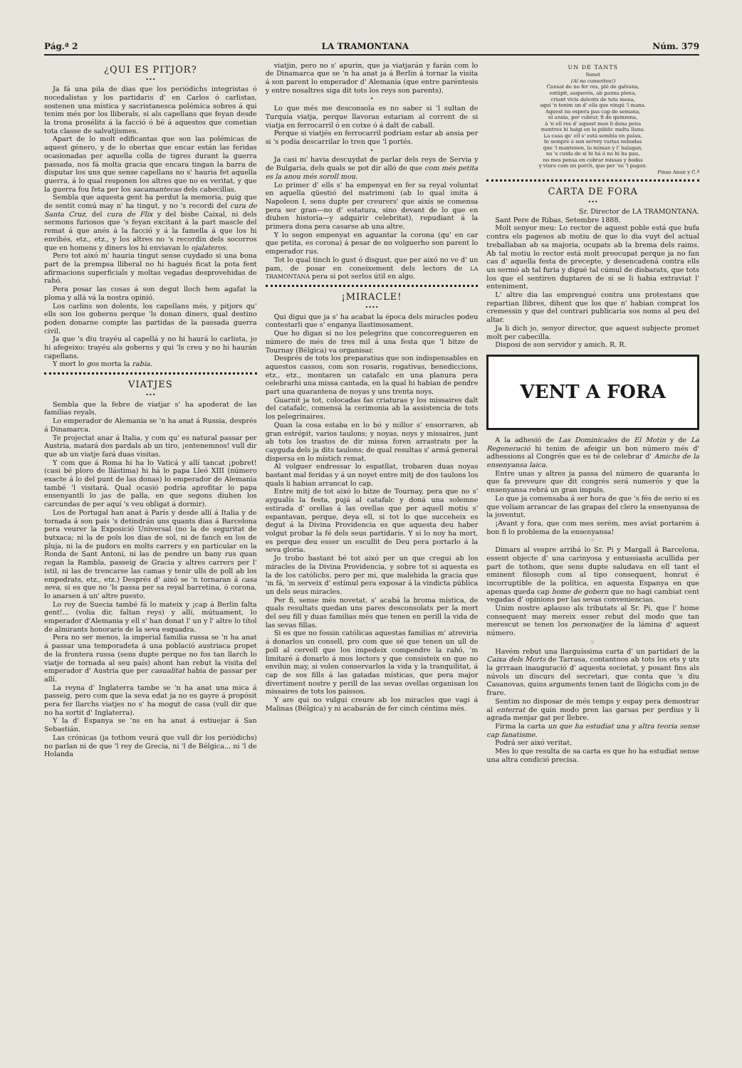Pág.ª 2 LA TRAMONTANA Núm. 379
¿QUI ES PITJOR?
•••
Ja fá una pila de dias que los periódichs integristas ó nocedalistas y los partidaris d' en Carlos ó carlistas, sostenen una mística y sacristanesca polémica sobres á qui tenim més por los lliberals, si als capellans que feyan desde la trona prosélits á la facció ó bé á aquestos que cometian tota classe de salvatjismes.
Apart de lo molt edificantas que son las polémicas de aquest género, y de lo obertas que encar están las feridas ocasionadas per aquella colla de tigres durant la guerra passada, nos fá molta gracia que encara tingan la barra de disputar los uns que sense capellans no s' hauria fet aquella guerra, á lo qual responen los altres que no es veritat, y que la guerra fou feta per los sacamantecas dels cabecillas.
Sembla que aquesta gent ha perdut la memoria, puig que de sentit comú may n' ha tingut, y no 's recordi del cura de Santa Cruz, del cura de Flix y del bisbe Caixal, ni dels sermons furiosos que 's feyan excitant á la part mascle del remat á que anés á la facció y á la famella á que los hi envihés, etz., etz., y los altres no 's recordin dels socorros que en homens y diners los hi enviavan lo ojalateros.
Pero tot aixó m' hauria tingut sense cuydado si una bona part de la prempsa lliberal no hi hagués ficat la pota fent afirmacions superficials y moltas vegadas desprovehidas de rahó.
Pera posar las cosas á son degut lloch hem agafat la ploma y allá vá la nostra opinió.
Los carlins son dolents, los capellans més, y pitjors qu' ells son los goberns perque 'ls donan diners, qual destino poden donarne compte las partidas de la passada guerra civil.
Ja que 's diu trayéu al capellá y no hi haurá lo carlista, jo hi afegeixo: trayéu als goberns y qui 'ls creu y no hi haurán capellans.
Y mort lo gos morta la rabia.
VIATJES
•••
Sembla que la febre de viatjar s' ha apoderat de las familias reyals.
Lo emperador de Alemania se 'n ha anat á Russia, després á Dinamarca.
Te projectat anar á Italia, y com qu' es natural passar per Austria, matará dos pardals ab un tiro, ¡entenemnos! vull dir que ab un viatje fará duas visitas.
Y com que á Roma hi ha lo Vaticá y allí tancat ¡pobret! (casi bé ploro de llástima) hi há lo papa Lleó XIII (número exacte á lo del punt de las donas) lo emperador de Alemania també 'l visitará. Qual ocasió podria aprofitar lo papa ensenyantli lo jas de palla, en que segons diuhen los carcundas de per aquí 's veu obligat á dormir).
Los de Portugal han anat á París y desde allí á Italia y de tornada á son país 's detindrán uns quants dias á Barcelona pera veurer la Exposició Universal (no la de seguritat de butxaca; ni la de pols los dias de sol, ni de fanch en los de pluja, ni la de pudors en molts carrers y en particular en la Ronda de Sant Antoni, ni las de pendre un bany rus quan regan la Rambla, passeig de Gracia y altres carrers per l' istil, ni las de trencarse las camas y tenir ulls de poll ab los empedrats, etz., etz.) Després d' aixó se 'n tornaran á casa seva, si es que no 'ls passa per sa reyal barretina, ó corona, lo anarsen á un' altre puesto.
Lo rey de Suecia també fá lo mateix y ¡cap á Berlin falta gent!... (volia dir, faltan reys) y allí, mútuament, lo emperador d'Alemania y ell s' han donat l' un y l' altre lo títol de almirants honoraris de la seva esquadra.
Pera no ser menos, la imperial familia russa se 'n ha anat á passar una temporadeta á una població austriaca propet de la frontera russa (sens dupte perque no fos tan llarch lo viatje de tornada al seu país) ahont han rebut la visita del emperador d' Austria que per casualitat habia de passar per allí.
La reyna d' Inglaterra tambe se 'n ha anat una mica á passeig, pero com que la seva edat ja no es gayre á propósit pera fer llarchs viatjes no s' ha mogut de casa (vull dir que no ha sortit d' Inglaterra).
Y la d' Espanya se 'ns en ha anat á estiuejar á San Sebastián.
Las crónicas (ja tothom veurá que vull dir los periódichs) no parlan ni de que 'l rey de Grecia, ni 'l de Bélgica... ni 'l de Holanda
viatjin, pero no s' apurin, que ja viatjarán y farán com lo de Dinamarca que se 'n ha anat ja á Berlin á tornar la visita á son parent lo emperador d' Alemania (que entre paréntesis y entre nosaltres siga dit tots los reys son parents).
•
Lo que més me desconsola es no saber si 'l sultan de Turquía viatja, perque llavoras estariam al corrent de si viatja en ferrocarril ó en cotxe ó á dalt de caball.
Perque si viatjés en ferrocarril podriam estar ab ansia per si 's podia descarrilar lo tren que 'l portés.
•
Ja casi m' havia descuydat de parlar dels reys de Servia y de Bulgaria, dels quals se pot dir alló de que com més petita es la anou més soroll mou.
Lo primer d' ells s' ha empenyat en fer sa reyal voluntat en aquella qüestió del matrimoni (ab lo qual imita á Napoleon I, sens dupte per creurers' que aixís se comensa pera ser gran—no d' estatura, sino devant de lo que en diuhen historia—y adquirir celebritat), repudiant á la primera dona pera casarse ab una altre.
Y lo segon empenyat en aguantar la corona (qu' en car que petita, es corona) á pesar de no volguerho son parent lo emperador rus.
Tot lo qual tinch lo gust ó disgust, que per aixó no ve d' un pam, de posar en coneixement dels lectors de LA TRAMONTANA pera si pot serlos útil en algo.
¡MIRACLE!
••••
Qui digui que ja s' ha acabat la época dels miracles podeu contestarli que s' enganya llastimosament.
Que ho digan si no los pelegrins que concorregueren en número de més de tres mil á una festa que 'l bitze de Tournay (Bélgica) va organisar.
Després de tots los preparatius que son indispensables en aquestos cassos, com son rosaris, rogativas, benediccions, etz., etz., montaren un catafalc en una planura pera celebrarhi una missa cantada, en la qual hi habian de pendre part una quarantena de noyas y uns trenta noys.
Guarnit ja tot, colocadas fas criaturas y los missaires dalt del catafalc, comensá la cerimonia ab la assistencia de tots los pelegrinaires.
Quan la cosa estaba en lo bó y millor s' ensorraren, ab gran estrépit, varios taulons; y noyas, noys y missaires, junt ab tots los trastos de dir missa foren arrastrats per la cayguda dels ja dits taulons; de qual resultas s' armá general dispersa en lo místich remat.
Al volguer endressar lo espatllat, trobaren duas noyas bastant mal feridas y á un noyet entre mitj de dos taulons los quals li habian arrancat lo cap.
Entre mitj de tot aixó lo bitze de Tournay, pera que no s' aygualís la festa, pujá al catafalc y doná una solemne estirada d' orellas á las ovellas que per aquell motiu s' espantavan, perque, deya ell, si tot lo que succeheix es degut á la Divina Providencia es que aquesta deu haber volgut probar la fé dels seus partidaris. Y si lo noy ha mort, es perque deu esser un escullit de Deu pera portarlo á la seva gloria.
Jo trobo bastant bé tot aixó per un que cregui ab los miracles de la Divina Providencia, y sobre tot si aquesta es la de los católichs, pero per mi, que malehida la gracia que 'm fá, 'm serveix d' estímul pera exposar á la vindicta pública un dels seus miracles.
Per fi, sense més novetat, s' acabá la broma mística, de quals resultats quedan uns pares desconsolats per la mort del seu fill y duas familias més que tenen en perill la vida de las sevas fillas.
Si es que no fossin católicas aquestas familias m' atreviria á donarlos un consell, pro com que sé que tenen un ull de poll al cervell que los impedeix compendre la rahó, 'm limitaré á donarlo á mos lectors y que consisteix en que no envihin may, si volen conservarlos la vida y la tranquilitat, á cap de sos fills á las gatadas místicas, que pera major divertiment nostre y perill de las sevas ovellas organisan los missaires de tots los paissos.
Y are qui no vulgui creure ab los miracles que vagi á Malinas (Bélgica) y ni acabarán de fer cinch céntims més.
UN DE TANTS
Sonet
(Al no conseiteu!)
Cansat de no fer res, plé de galvana,
estúpit, asquerós, ab panxa plena,
criant vicis dolents de tota mena,
aquí 'n tenim un d' ells que ningú 'l mana.
Aquest no espera pas cap de semana,
ni ansia, per cobrar, fi de quinzena,
á 'n ell res d' aquest mon li dona pena
mentres hi haigi en lo públic molta llana.
La casa qu' ell s' está sembla un palau,
te sempre á son servey varias nebodas
que 'l mantenen, lo miman y l' halagan,
no 's cuida de si hi há ó no hi ha pau,
no mes pensa en cobrar missas y bodas
y viure com un porch, que per 'su 'l pagan.
Pinso Anan y C.ª
CARTA DE FORA
•••
Sr. Director de LA TRAMONTANA.
Sant Pere de Ribas, Setembre 1888.
Molt senyor meu: Lo rector de aquest poble está que bufa contra els pagesos ab motiu de que lo dia vuyt del actual treballaban ab sa majoria, ocupats ab la brema dels raims. Ab tal motiu lo rector está molt preocupat perque ja no fan cas d' aquella festa de precepte, y desencadená contra ells un sermó ab tal furia y digué tal cúmul de disbarats, que tots los que el sentiren duptaren de si se li habia extraviat l' enteniment.
L' altre dia las emprengué contra uns protestans que repartian llibres, dihent que los que n' habian comprat los cremessin y que del contrari publicaria sos noms al peu del altar.
Ja li dich jo, senyor director, que aquest subjecte promet molt per cabecilla.
Disposi de son servidor y amich. R. R.
VENT A FORA
A la adhesió de Las Dominicales de El Motin y de La Regeneració hi tenim de afeigir un bon número més d' adhessions al Congrés que es té de celebrar d' Amichs de la ensenyansa laica.
Entre unas y altres ja passa del número de quaranta lo que fa preveure que dit congrés será numerós y que la ensenyansa rebrá un gran impuls.
Lo que ja comensaba á ser hora de que 's fés de serio si es que voliam arrancar de las grapas del clero la ensenyansa de la joventut.
¡Avant y fora, que com mes serém, mes aviat portarém á bon fi lo problema de la ensenyansa!
☞
Dimars al vespre arribá lo Sr. Pi y Margall á Barcelona, essent objecte d' una carinyosa y entussiasta acullida per part de tothom, que sens dupte saludava en ell tant el eminent filosoph com al tipo consequent, honrat é incorruptible de la política, en aquesta Espanya en que apenas queda cap home de gobern que no hagi cambiat cent vegadas d' opinions per las sevas conveniencias.
Unim nostre aplauso als tributats al Sr. Pi, que l' home consequent may mereix esser rebut del modo que tan merescut se tenen los personatjes de la lámina d' aquest número.
☞
Havém rebut una llarguíssima carta d' un partidari de la Caixa dels Morts de Tarrasa, contantnos ab tots los ets y uts la grrraan inauguració d' aquesta societat, y posant fins als núvols un discurs del secretari, que conta que 's diu Casanovas, quins arguments tenen tant de llógichs com jo de frare.
Sentim no disposar de més temps y espay pera demostrar al enterrat de quin modo pren las garsas per perdius y li agrada menjar gat per llebre.
Firma la carta un que ha estudiat una y altra teoria sense cap fanatisme.
Podrá ser aixó veritat.
Mes lo que resulta de sa carta es que ho ha estudiat sense una altra condició precisa.